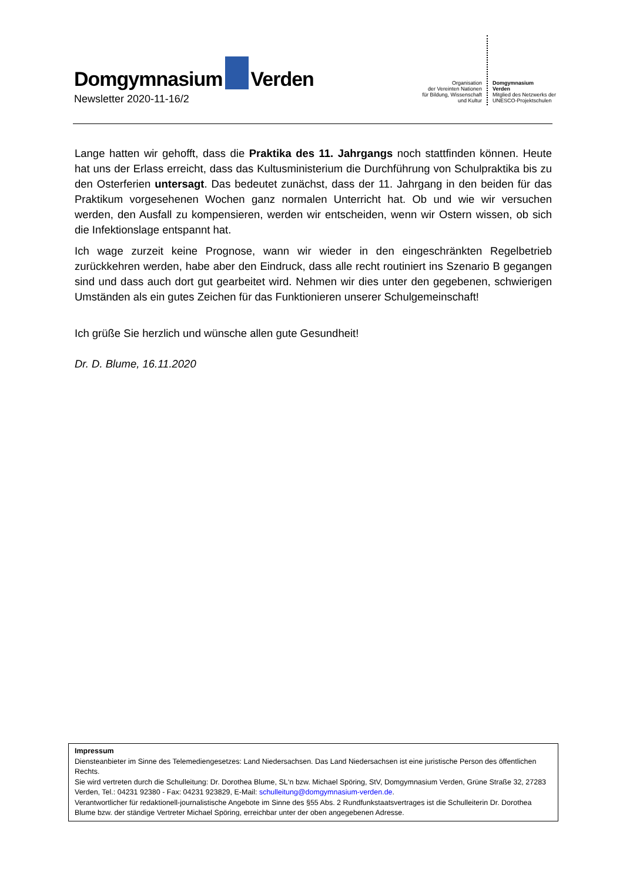Domgymnasium Verden
Newsletter 2020-11-16/2
Organisation
der Vereinten Nationen
für Bildung, Wissenschaft
und Kultur
Domgymnasium
Verden
Mitglied des Netzwerks der
UNESCO-Projektschulen
Lange hatten wir gehofft, dass die Praktika des 11. Jahrgangs noch stattfinden können. Heute hat uns der Erlass erreicht, dass das Kultusministerium die Durchführung von Schulpraktika bis zu den Osterferien untersagt. Das bedeutet zunächst, dass der 11. Jahrgang in den beiden für das Praktikum vorgesehenen Wochen ganz normalen Unterricht hat. Ob und wie wir versuchen werden, den Ausfall zu kompensieren, werden wir entscheiden, wenn wir Ostern wissen, ob sich die Infektionslage entspannt hat.
Ich wage zurzeit keine Prognose, wann wir wieder in den eingeschränkten Regelbetrieb zurückkehren werden, habe aber den Eindruck, dass alle recht routiniert ins Szenario B gegangen sind und dass auch dort gut gearbeitet wird. Nehmen wir dies unter den gegebenen, schwierigen Umständen als ein gutes Zeichen für das Funktionieren unserer Schulgemeinschaft!
Ich grüße Sie herzlich und wünsche allen gute Gesundheit!
Dr. D. Blume, 16.11.2020
Impressum
Diensteanbieter im Sinne des Telemediengesetzes: Land Niedersachsen. Das Land Niedersachsen ist eine juristische Person des öffentlichen Rechts.
Sie wird vertreten durch die Schulleitung: Dr. Dorothea Blume, SL‘n bzw. Michael Spöring, StV, Domgymnasium Verden, Grüne Straße 32, 27283 Verden, Tel.: 04231 92380 - Fax: 04231 923829, E-Mail: schulleitung@domgymnasium-verden.de.
Verantwortlicher für redaktionell-journalistische Angebote im Sinne des §55 Abs. 2 Rundfunkstaatsvertrages ist die Schulleiterin Dr. Dorothea Blume bzw. der ständige Vertreter Michael Spöring, erreichbar unter der oben angegebenen Adresse.